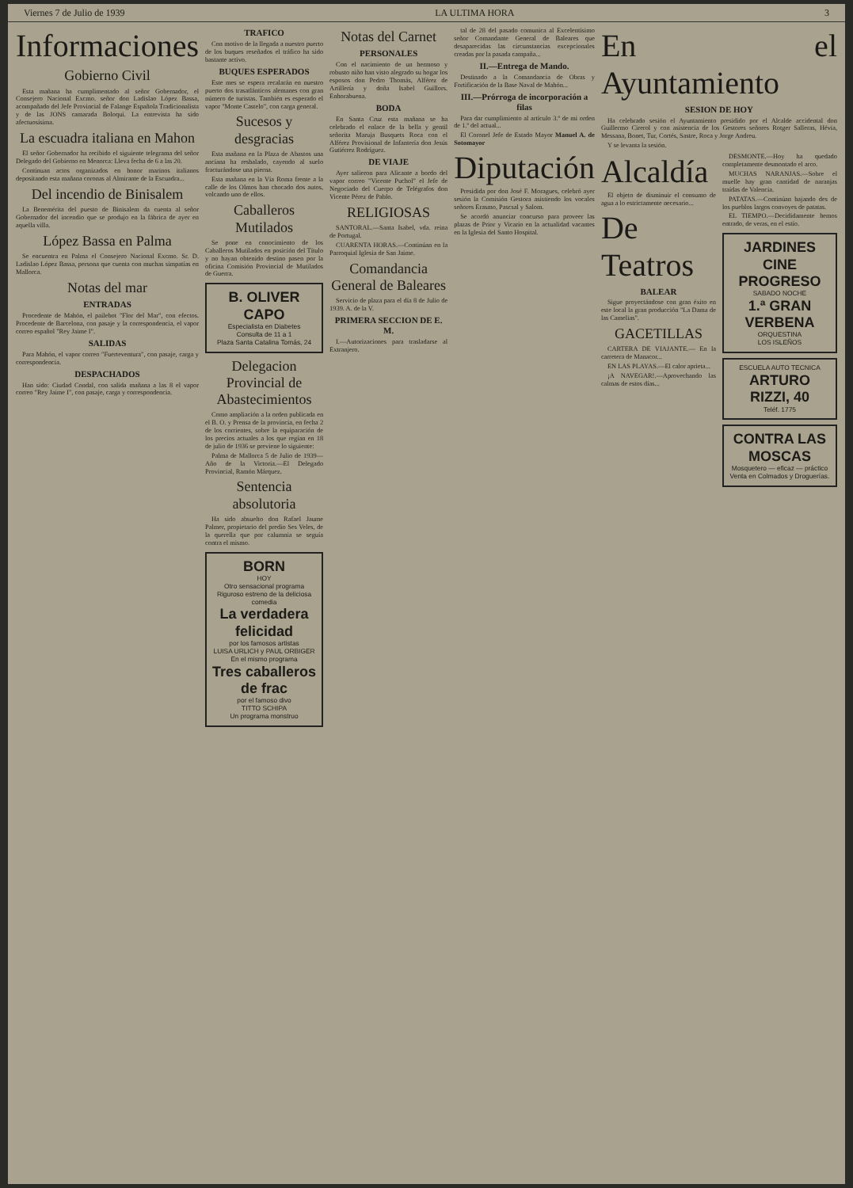Viernes 7 de Julio de 1939 LA ULTIMA HORA 3
Informaciones
Gobierno Civil
Esta mañana ha cumplimentado al señor Gobernador, el Consejero Nacional Excmo. señor don Ladislao López Bassa, acompañado del Jefe Provincial de Falange Española Tradicionalista y de las JONS camarada Boloqui. La entrevista ha sido afectuosísima.
La escuadra italiana en Mahon
El señor Gobernador ha recibido el siguiente telegrama del señor Delegado del Gobierno en Menorca: Lleva fecha de 6 a las 20.
Continuan actos organizados en honor marinos italianos depositando esta mañana coronas al Almirante de la Escuadra...
Del incendio de Binisalem
La Benemérita del puesto de Binisalem da cuenta al señor Gobernador del incendio que se produjo en la fábrica de ayer en aquella villa.
López Bassa en Palma
Se encuentra en Palma el Consejero Nacional Excmo. Sr. D. Ladislao López Bassa, persona que cuenta con muchas simpatías en Mallorca.
Notas del mar
ENTRADAS
Procedente de Mahón, el pailebot "Flor del Mar", con efectos. Procedente de Barcelona, con pasaje y la correspondencia, el vapor correo español "Rey Jaime I".
SALIDAS
Para Mahón, el vapor correo "Fuerteventura", con pasaje, carga y correspondencia.
DESPACHADOS
Han sido: Ciudad Condal, con salida mañana a las 8 el vapor correo "Rey Jaime I", con pasaje, carga y correspondencia.
TRAFICO
Con motivo de la llegada a nuestro puerto de los buques reseñados el tráfico ha sido bastante activo.
BUQUES ESPERADOS
Este mes se espera recalarán en nuestro puerto dos trasatlánticos alemanes con gran número de turistas. También es esperado el vapor "Monte Castelo", con carga general.
Sucesos y desgracias
Esta mañana en la Plaza de Abastos una anciana ha resbalado, cayendo al suelo fracturándose una pierna.
Esta mañana en la Vía Roma frente a la calle de los Olmos han chocado dos autos, volcando uno de ellos.
Caballeros Mutilados
Se pone en conocimiento de los Caballeros Mutilados en posición del Título y no hayan obtenido destino pasen por la oficina Comisión Provincial de Mutilados de Guerra.
B. OLIVER CAPO
Especialista en Diabetes
Consulta de 11 a 1
Plaza Santa Catalina Tomás, 24
Delegacion Provincial de Abastecimientos
Como ampliación a la orden publicada en el B. O. y Prensa de la provincia, en fecha 2 de los corrientes, sobre la equiparación de los precios actuales a los que regían en 18 de julio de 1936 se previene lo siguiente:
Palma de Mallorca 5 de Julio de 1939—Año de la Victoria.—El Delegado Provincial, Ramón Márquez.
Sentencia absolutoria
Ha sido absuelto don Rafael Jaume Palmer, propietario del predio Ses Veles, de la querella que por calumnia se seguía contra el mismo.
BORN
HOY
Otro sensacional programa
Riguroso estreno de la deliciosa comedia
La verdadera felicidad
por los famosos artistas
LUISA URLICH y PAUL ORBIGER
En el mismo programa
Tres caballeros de frac
por el famoso divo
TITTO SCHIPA
Un programa monstruo
Notas del Carnet
PERSONALES
Con el nacimiento de un hermoso y robusto niño han visto alegrado su hogar los esposos don Pedro Thomás, Alférez de Artillería y doña Isabel Guillors. Enhorabuena.
BODA
En Santa Cruz esta mañana se ha celebrado el enlace de la bella y gentil señorita Maruja Busquets Roca con el Alférez Provisional de Infantería don Jesús Gutiérrez Rodríguez.
DE VIAJE
Ayer salieron para Alicante a bordo del vapor correo "Vicente Puchol" el Jefe de Negociado del Cuerpo de Telégrafos don Vicente Pérez de Pablo.
RELIGIOSAS
SANTORAL.—Santa Isabel, vda. reina de Portugal.
CUARENTA HORAS.—Continúan en la Parroquial Iglesia de San Jaime.
Comandancia General de Baleares
Servicio de plaza para el día 8 de Julio de 1939. A. de la V.
PRIMERA SECCION DE E. M.
I.—Autorizaciones para trasladarse al Extranjero.
tal de 28 del pasado comunica al Excelentísimo señor Comandante General de Baleares que desaparecidas las circunstancias excepcionales creadas por la pasada campaña...
II.—Entrega de Mando.
Destinado a la Comandancia de Obras y Fortificación de la Base Naval de Mahón...
III.—Prórroga de incorporación a filas
Para dar cumplimiento al artículo 3.º de mi orden de 1.º del actual...
El Coronel Jefe de Estado Mayor Manuel A. de Sotomayor
Diputación
Presidida por don José F. Moragues, celebró ayer sesión la Comisión Gestora asistiendo los vocales señores Erasmo, Pascsal y Salom.
Se acordó anunciar concurso para proveer las plazas de Prior y Vicario en la actualidad vacantes en la Iglesia del Santo Hospital.
En el Ayuntamiento
SESION DE HOY
Ha celebrado sesión el Ayuntamiento presidido por el Alcalde accidental don Guillermo Cirerol y con asistencia de los Gestores señores Rotger Salleras, Hévia, Messana, Bonet, Tur, Cortés, Sastre, Roca y Jorge Andreu.
Y se levanta la sesión.
Alcaldía
El objeto de disminuir el consumo de agua a lo estrictamente necesario...
De Teatros
BALEAR
Sigue proyectándose con gran éxito en este local la gran producción "La Dama de las Camelias".
GACETILLAS
CARTERA DE VIAJANTE.— En la carretera de Manacor...
EN LAS PLAYAS.—El calor aprieta...
¡A NAVEGAR!.—Aprovechando las calmas de estos días...
DESMONTE.—Hoy ha quedado completamente desmontado el arco.
MUCHAS NARANJAS.—Sobre el muelle hay gran cantidad de naranjas traídas de Valencia.
PATATAS.—Continúan bajando des de los pueblos largos convoyes de patatas.
EL TIEMPO.—Decididamente hemos entrado, de veras, en el estío.
JARDINES
CINE PROGRESO
SABADO NOCHE
1.ª GRAN VERBENA
ORQUESTINA
LOS ISLEÑOS
ESCUELA AUTO TECNICA
ARTURO RIZZI, 40
Teléf. 1775
CONTRA LAS MOSCAS
Mosquetero — eficaz — práctico
Venta en Colmados y Droguerías.